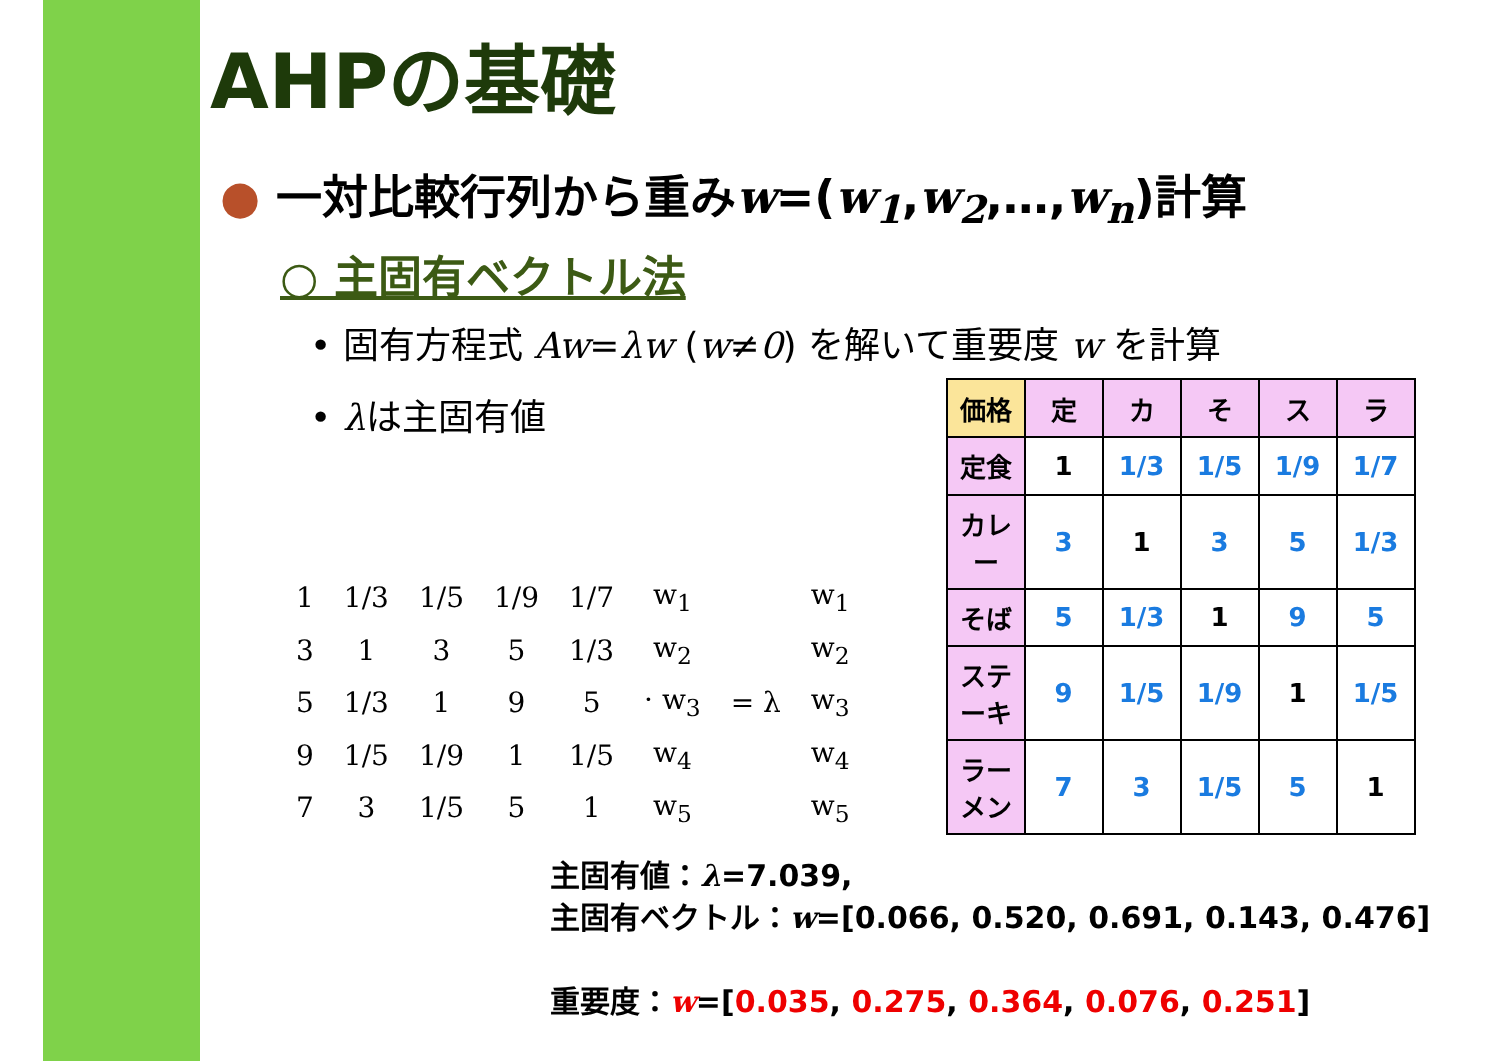AHPの基礎
● 一対比較行列から重みw=(w<sub>1</sub>,w<sub>2</sub>,…,w<sub>n</sub>)計算
○ 主固有ベクトル法
• 固有方程式 Aw=λw (w≠0) を解いて重要度 w を計算
• λは主固有値
| 1 | 1/3 | 1/5 | 1/9 | 1/7 | w<sub>1</sub> | | w<sub>1</sub> |
| 3 | 1 | 3 | 5 | 1/3 | w<sub>2</sub> | | w<sub>2</sub> |
| 5 | 1/3 | 1 | 9 | 5 | · w<sub>3</sub> | = λ | w<sub>3</sub> |
| 9 | 1/5 | 1/9 | 1 | 1/5 | w<sub>4</sub> | | w<sub>4</sub> |
| 7 | 3 | 1/5 | 5 | 1 | w<sub>5</sub> | | w<sub>5</sub> |
| 価格 | 定 | カ | そ | ス | ラ |
| --- | --- | --- | --- | --- | --- |
| 定食 | 1 | 1/3 | 1/5 | 1/9 | 1/7 |
| カレー | 3 | 1 | 3 | 5 | 1/3 |
| そば | 5 | 1/3 | 1 | 9 | 5 |
| ステーキ | 9 | 1/5 | 1/9 | 1 | 1/5 |
| ラーメン | 7 | 3 | 1/5 | 5 | 1 |
主固有値：λ=7.039,
主固有ベクトル：w=[0.066, 0.520, 0.691, 0.143, 0.476]
重要度：w=[0.035, 0.275, 0.364, 0.076, 0.251]